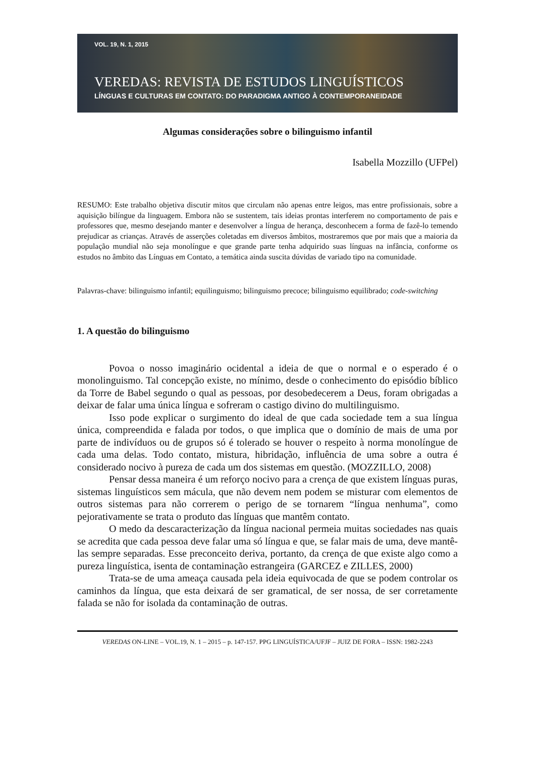VOL. 19, N. 1, 2015
VEREDAS: REVISTA DE ESTUDOS LINGUÍSTICOS
LÍNGUAS E CULTURAS EM CONTATO: DO PARADIGMA ANTIGO À CONTEMPORANEIDADE
Algumas considerações sobre o bilinguismo infantil
Isabella Mozzillo (UFPel)
RESUMO: Este trabalho objetiva discutir mitos que circulam não apenas entre leigos, mas entre profissionais, sobre a aquisição bilíngue da linguagem. Embora não se sustentem, tais ideias prontas interferem no comportamento de pais e professores que, mesmo desejando manter e desenvolver a língua de herança, desconhecem a forma de fazê-lo temendo prejudicar as crianças. Através de asserções coletadas em diversos âmbitos, mostraremos que por mais que a maioria da população mundial não seja monolíngue e que grande parte tenha adquirido suas línguas na infância, conforme os estudos no âmbito das Línguas em Contato, a temática ainda suscita dúvidas de variado tipo na comunidade.
Palavras-chave: bilinguismo infantil; equilinguismo; bilinguismo precoce; bilinguismo equilibrado; code-switching
1. A questão do bilinguismo
Povoa o nosso imaginário ocidental a ideia de que o normal e o esperado é o monolinguismo. Tal concepção existe, no mínimo, desde o conhecimento do episódio bíblico da Torre de Babel segundo o qual as pessoas, por desobedecerem a Deus, foram obrigadas a deixar de falar uma única língua e sofreram o castigo divino do multilinguismo.
Isso pode explicar o surgimento do ideal de que cada sociedade tem a sua língua única, compreendida e falada por todos, o que implica que o domínio de mais de uma por parte de indivíduos ou de grupos só é tolerado se houver o respeito à norma monolíngue de cada uma delas. Todo contato, mistura, hibridação, influência de uma sobre a outra é considerado nocivo à pureza de cada um dos sistemas em questão. (MOZZILLO, 2008)
Pensar dessa maneira é um reforço nocivo para a crença de que existem línguas puras, sistemas linguísticos sem mácula, que não devem nem podem se misturar com elementos de outros sistemas para não correrem o perigo de se tornarem “língua nenhuma”, como pejorativamente se trata o produto das línguas que mantêm contato.
O medo da descaracterização da língua nacional permeia muitas sociedades nas quais se acredita que cada pessoa deve falar uma só língua e que, se falar mais de uma, deve mantê-las sempre separadas. Esse preconceito deriva, portanto, da crença de que existe algo como a pureza linguística, isenta de contaminação estrangeira (GARCEZ e ZILLES, 2000)
Trata-se de uma ameaça causada pela ideia equivocada de que se podem controlar os caminhos da língua, que esta deixará de ser gramatical, de ser nossa, de ser corretamente falada se não for isolada da contaminação de outras.
VEREDAS ON-LINE – VOL.19, N. 1 – 2015 – p. 147-157. PPG LINGUÍSTICA/UFJF – JUIZ DE FORA – ISSN: 1982-2243